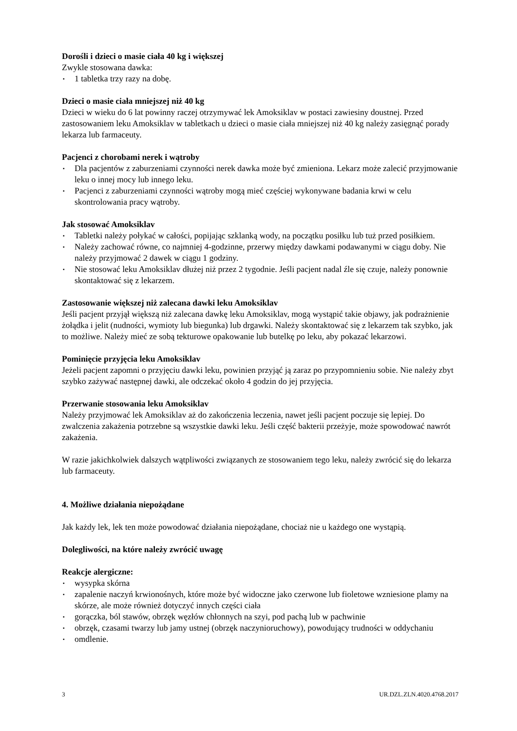Dorośli i dzieci o masie ciała 40 kg i większej
Zwykle stosowana dawka:
▪ 1 tabletka trzy razy na dobę.
Dzieci o masie ciała mniejszej niż 40 kg
Dzieci w wieku do 6 lat powinny raczej otrzymywać lek Amoksiklav w postaci zawiesiny doustnej. Przed zastosowaniem leku Amoksiklav w tabletkach u dzieci o masie ciała mniejszej niż 40 kg należy zasięgnąć porady lekarza lub farmaceuty.
Pacjenci z chorobami nerek i wątroby
▪ Dla pacjentów z zaburzeniami czynności nerek dawka może być zmieniona. Lekarz może zalecić przyjmowanie leku o innej mocy lub innego leku.
▪ Pacjenci z zaburzeniami czynności wątroby mogą mieć częściej wykonywane badania krwi w celu skontrolowania pracy wątroby.
Jak stosować Amoksiklav
▪ Tabletki należy połykać w całości, popijając szklanką wody, na początku posiłku lub tuż przed posiłkiem.
▪ Należy zachować równe, co najmniej 4-godzinne, przerwy między dawkami podawanymi w ciągu doby. Nie należy przyjmować 2 dawek w ciągu 1 godziny.
▪ Nie stosować leku Amoksiklav dłużej niż przez 2 tygodnie. Jeśli pacjent nadal źle się czuje, należy ponownie skontaktować się z lekarzem.
Zastosowanie większej niż zalecana dawki leku Amoksiklav
Jeśli pacjent przyjął większą niż zalecana dawkę leku Amoksiklav, mogą wystąpić takie objawy, jak podrażnienie żołądka i jelit (nudności, wymioty lub biegunka) lub drgawki. Należy skontaktować się z lekarzem tak szybko, jak to możliwe. Należy mieć ze sobą tekturowe opakowanie lub butelkę po leku, aby pokazać lekarzowi.
Pominięcie przyjęcia leku Amoksiklav
Jeżeli pacjent zapomni o przyjęciu dawki leku, powinien przyjąć ją zaraz po przypomnieniu sobie. Nie należy zbyt szybko zażywać następnej dawki, ale odczekać około 4 godzin do jej przyjęcia.
Przerwanie stosowania leku Amoksiklav
Należy przyjmować lek Amoksiklav aż do zakończenia leczenia, nawet jeśli pacjent poczuje się lepiej. Do zwalczenia zakażenia potrzebne są wszystkie dawki leku. Jeśli część bakterii przeżyje, może spowodować nawrót zakażenia.
W razie jakichkolwiek dalszych wątpliwości związanych ze stosowaniem tego leku, należy zwrócić się do lekarza lub farmaceuty.
4. Możliwe działania niepożądane
Jak każdy lek, lek ten może powodować działania niepożądane, chociaż nie u każdego one wystąpią.
Dolegliwości, na które należy zwrócić uwagę
Reakcje alergiczne:
▪ wysypka skórna
▪ zapalenie naczyń krwionośnych, które może być widoczne jako czerwone lub fioletowe wzniesione plamy na skórze, ale może również dotyczyć innych części ciała
▪ gorączka, ból stawów, obrzęk węzłów chłonnych na szyi, pod pachą lub w pachwinie
▪ obrzęk, czasami twarzy lub jamy ustnej (obrzęk naczynioruchowy), powodujący trudności w oddychaniu
▪ omdlenie.
3 UR.DZL.ZLN.4020.4768.2017